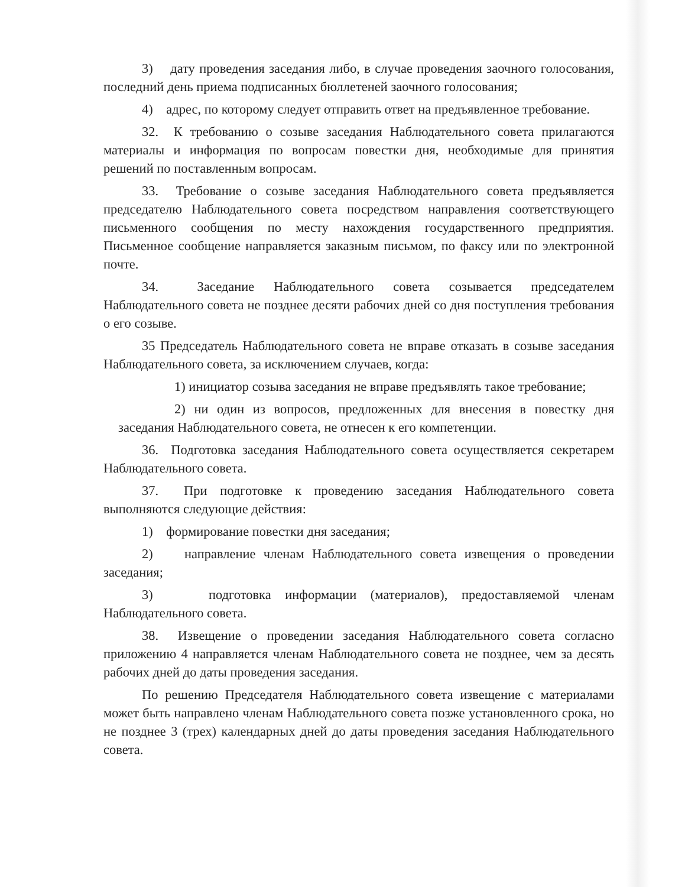3) дату проведения заседания либо, в случае проведения заочного голосования, последний день приема подписанных бюллетеней заочного голосования;
4) адрес, по которому следует отправить ответ на предъявленное требование.
32. К требованию о созыве заседания Наблюдательного совета прилагаются материалы и информация по вопросам повестки дня, необходимые для принятия решений по поставленным вопросам.
33. Требование о созыве заседания Наблюдательного совета предъявляется председателю Наблюдательного совета посредством направления соответствующего письменного сообщения по месту нахождения государственного предприятия. Письменное сообщение направляется заказным письмом, по факсу или по электронной почте.
34. Заседание Наблюдательного совета созывается председателем Наблюдательного совета не позднее десяти рабочих дней со дня поступления требования о его созыве.
35 Председатель Наблюдательного совета не вправе отказать в созыве заседания Наблюдательного совета, за исключением случаев, когда:
1) инициатор созыва заседания не вправе предъявлять такое требование;
2) ни один из вопросов, предложенных для внесения в повестку дня заседания Наблюдательного совета, не отнесен к его компетенции.
36. Подготовка заседания Наблюдательного совета осуществляется секретарем Наблюдательного совета.
37. При подготовке к проведению заседания Наблюдательного совета выполняются следующие действия:
1) формирование повестки дня заседания;
2) направление членам Наблюдательного совета извещения о проведении заседания;
3) подготовка информации (материалов), предоставляемой членам Наблюдательного совета.
38. Извещение о проведении заседания Наблюдательного совета согласно приложению 4 направляется членам Наблюдательного совета не позднее, чем за десять рабочих дней до даты проведения заседания.
По решению Председателя Наблюдательного совета извещение с материалами может быть направлено членам Наблюдательного совета позже установленного срока, но не позднее 3 (трех) календарных дней до даты проведения заседания Наблюдательного совета.